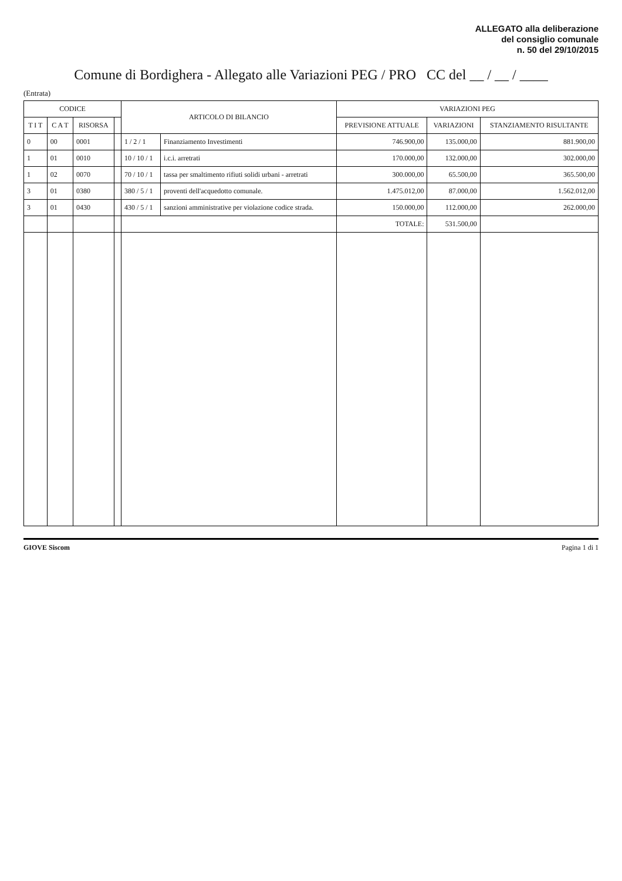ALLEGATO alla deliberazione
del consiglio comunale
n. 50 del 29/10/2015
Comune di Bordighera - Allegato alle Variazioni PEG / PRO CC del __ / __ / ____
(Entrata)
| CODICE | | | | ARTICOLO DI BILANCIO | | VARIAZIONI PEG | | |
| --- | --- | --- | --- | --- | --- | --- | --- | --- |
| T I T | C A T | RISORSA | | | | PREVISIONE ATTUALE | VARIAZIONI | STANZIAMENTO RISULTANTE |
| 0 | 00 | 0001 | | 1 / 2 / 1 | Finanziamento Investimenti | 746.900,00 | 135.000,00 | 881.900,00 |
| 1 | 01 | 0010 | | 10 / 10 / 1 | i.c.i. arretrati | 170.000,00 | 132.000,00 | 302.000,00 |
| 1 | 02 | 0070 | | 70 / 10 / 1 | tassa per smaltimento rifiuti solidi urbani - arretrati | 300.000,00 | 65.500,00 | 365.500,00 |
| 3 | 01 | 0380 | | 380 / 5 / 1 | proventi dell'acquedotto comunale. | 1.475.012,00 | 87.000,00 | 1.562.012,00 |
| 3 | 01 | 0430 | | 430 / 5 / 1 | sanzioni amministrative per violazione codice strada. | 150.000,00 | 112.000,00 | 262.000,00 |
| | | | | | | TOTALE: | 531.500,00 | |
GIOVE Siscom Pagina 1 di 1